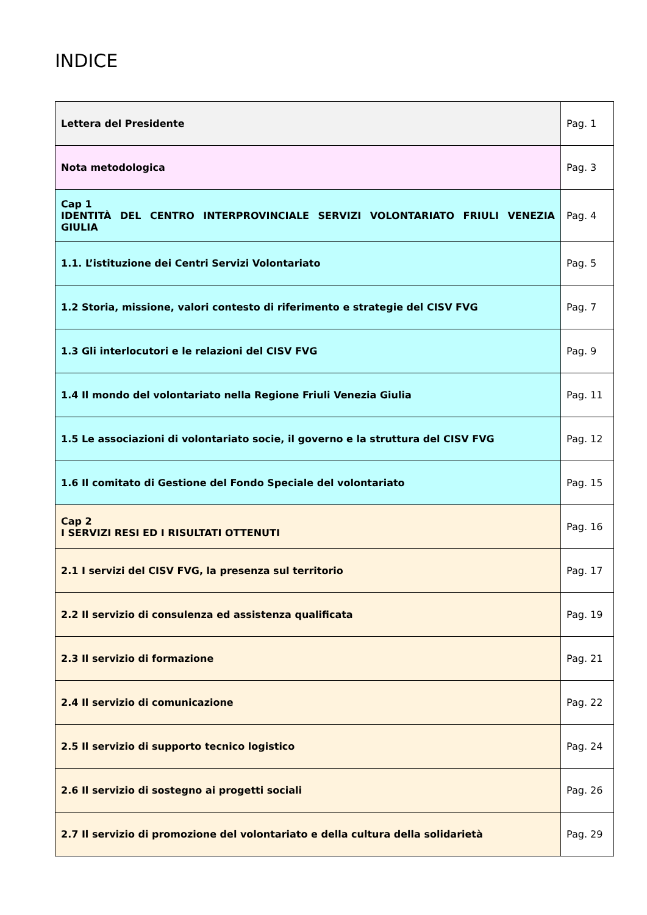INDICE
| Lettera del Presidente | Pag. 1 |
| Nota metodologica | Pag. 3 |
| Cap 1 IDENTITÀ DEL CENTRO INTERPROVINCIALE SERVIZI VOLONTARIATO FRIULI VENEZIA GIULIA | Pag. 4 |
| 1.1. L’istituzione dei Centri Servizi Volontariato | Pag. 5 |
| 1.2 Storia, missione, valori contesto di riferimento e strategie del CISV FVG | Pag. 7 |
| 1.3 Gli interlocutori e le relazioni del CISV FVG | Pag. 9 |
| 1.4 Il mondo del volontariato nella Regione Friuli Venezia Giulia | Pag. 11 |
| 1.5 Le associazioni di volontariato socie, il governo e la struttura del CISV FVG | Pag. 12 |
| 1.6 Il comitato di Gestione del Fondo Speciale del volontariato | Pag. 15 |
| Cap 2 I SERVIZI RESI ED I RISULTATI OTTENUTI | Pag. 16 |
| 2.1 I servizi del CISV FVG, la presenza sul territorio | Pag. 17 |
| 2.2 Il servizio di consulenza ed assistenza qualificata | Pag. 19 |
| 2.3 Il servizio di formazione | Pag. 21 |
| 2.4 Il servizio di comunicazione | Pag. 22 |
| 2.5 Il servizio di supporto tecnico logistico | Pag. 24 |
| 2.6 Il servizio di sostegno ai progetti sociali | Pag. 26 |
| 2.7 Il servizio di promozione del volontariato e della cultura della solidarietà | Pag. 29 |